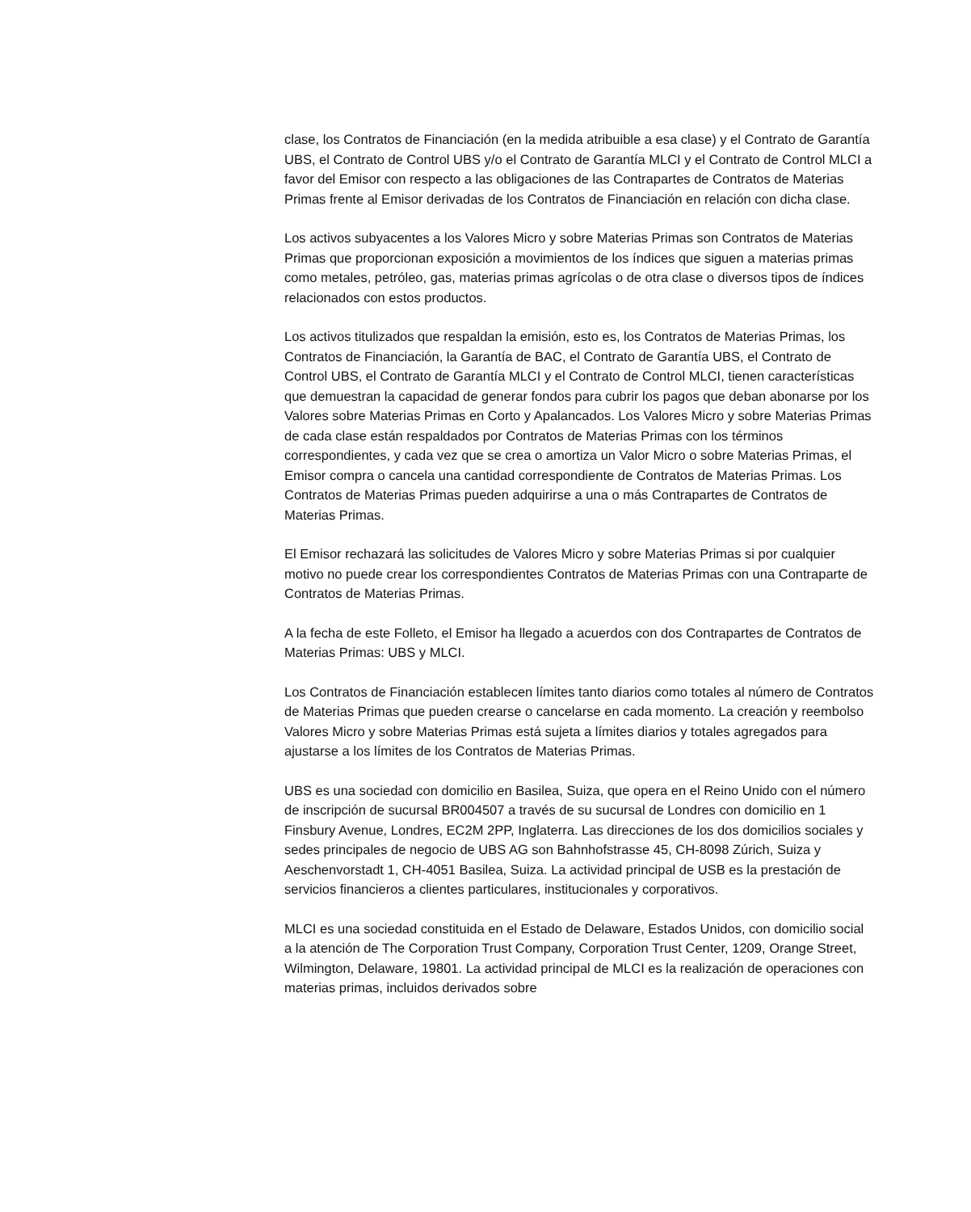clase, los Contratos de Financiación (en la medida atribuible a esa clase) y el Contrato de Garantía UBS, el Contrato de Control UBS y/o el Contrato de Garantía MLCI y el Contrato de Control MLCI a favor del Emisor con respecto a las obligaciones de las Contrapartes de Contratos de Materias Primas frente al Emisor derivadas de los Contratos de Financiación en relación con dicha clase.
Los activos subyacentes a los Valores Micro y sobre Materias Primas son Contratos de Materias Primas que proporcionan exposición a movimientos de los índices que siguen a materias primas como metales, petróleo, gas, materias primas agrícolas o de otra clase o diversos tipos de índices relacionados con estos productos.
Los activos titulizados que respaldan la emisión, esto es, los Contratos de Materias Primas, los Contratos de Financiación, la Garantía de BAC, el Contrato de Garantía UBS, el Contrato de Control UBS, el Contrato de Garantía MLCI y el Contrato de Control MLCI, tienen características que demuestran la capacidad de generar fondos para cubrir los pagos que deban abonarse por los Valores sobre Materias Primas en Corto y Apalancados. Los Valores Micro y sobre Materias Primas de cada clase están respaldados por Contratos de Materias Primas con los términos correspondientes, y cada vez que se crea o amortiza un Valor Micro o sobre Materias Primas, el Emisor compra o cancela una cantidad correspondiente de Contratos de Materias Primas. Los Contratos de Materias Primas pueden adquirirse a una o más Contrapartes de Contratos de Materias Primas.
El Emisor rechazará las solicitudes de Valores Micro y sobre Materias Primas si por cualquier motivo no puede crear los correspondientes Contratos de Materias Primas con una Contraparte de Contratos de Materias Primas.
A la fecha de este Folleto, el Emisor ha llegado a acuerdos con dos Contrapartes de Contratos de Materias Primas: UBS y MLCI.
Los Contratos de Financiación establecen límites tanto diarios como totales al número de Contratos de Materias Primas que pueden crearse o cancelarse en cada momento. La creación y reembolso Valores Micro y sobre Materias Primas está sujeta a límites diarios y totales agregados para ajustarse a los límites de los Contratos de Materias Primas.
UBS es una sociedad con domicilio en Basilea, Suiza, que opera en el Reino Unido con el número de inscripción de sucursal BR004507 a través de su sucursal de Londres con domicilio en 1 Finsbury Avenue, Londres, EC2M 2PP, Inglaterra. Las direcciones de los dos domicilios sociales y sedes principales de negocio de UBS AG son Bahnhofstrasse 45, CH-8098 Zúrich, Suiza y Aeschenvorstadt 1, CH-4051 Basilea, Suiza. La actividad principal de USB es la prestación de servicios financieros a clientes particulares, institucionales y corporativos.
MLCI es una sociedad constituida en el Estado de Delaware, Estados Unidos, con domicilio social a la atención de The Corporation Trust Company, Corporation Trust Center, 1209, Orange Street, Wilmington, Delaware, 19801. La actividad principal de MLCI es la realización de operaciones con materias primas, incluidos derivados sobre